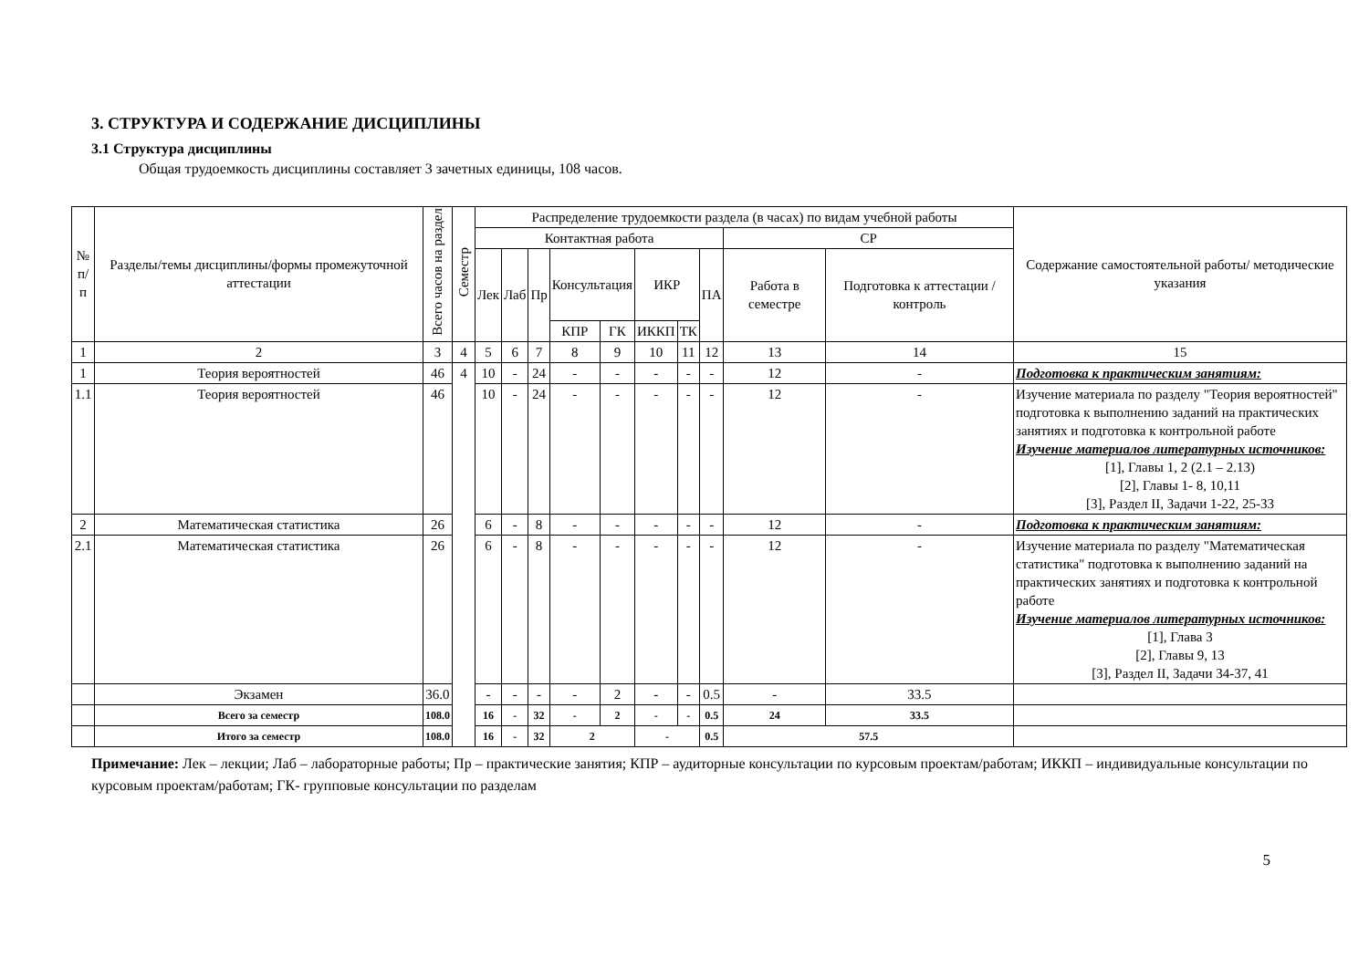3. СТРУКТУРА И СОДЕРЖАНИЕ ДИСЦИПЛИНЫ
3.1 Структура дисциплины
Общая трудоемкость дисциплины составляет 3 зачетных единицы, 108 часов.
| № п/п | Разделы/темы дисциплины/формы промежуточной аттестации | Всего часов на раздел | Семестр | Распределение трудоемкости раздела (в часах) по видам учебной работы | | | | | | | | | | Содержание самостоятельной работы/ методические указания |
| --- | --- | --- | --- | --- | --- | --- | --- | --- | --- | --- | --- | --- | --- | --- |
| | | | | Контактная работа | | | | | | | | СР | | |
| | | | | Лек | Лаб | Пр | Консультация | | ИКР | | ПА | Работа в семестре | Подготовка к аттестации /контроль | |
| | | | | | | | КПР | ГК | ИККП | ТК | | | | |
| 1 | 2 | 3 | 4 | 5 | 6 | 7 | 8 | 9 | 10 | 11 | 12 | 13 | 14 | 15 |
| 1 | Теория вероятностей | 46 | 4 | 10 | - | 24 | - | - | - | - | - | 12 | - | Подготовка к практическим занятиям: |
| 1.1 | Теория вероятностей | 46 | | 10 | - | 24 | - | - | - | - | - | 12 | - | Изучение материала по разделу "Теория вероятностей" подготовка к выполнению заданий на практических занятиях и подготовка к контрольной работе Изучение материалов литературных источников: [1], Главы 1, 2 (2.1 – 2.13) [2], Главы 1- 8, 10,11 [3], Раздел II, Задачи 1-22, 25-33 |
| 2 | Математическая статистика | 26 | | 6 | - | 8 | - | - | - | - | - | 12 | - | Подготовка к практическим занятиям: |
| 2.1 | Математическая статистика | 26 | | 6 | - | 8 | - | - | - | - | - | 12 | - | Изучение материала по разделу "Математическая статистика" подготовка к выполнению заданий на практических занятиях и подготовка к контрольной работе Изучение материалов литературных источников: [1], Глава 3 [2], Главы 9, 13 [3], Раздел II, Задачи 34-37, 41 |
| | Экзамен | 36.0 | | - | - | - | - | 2 | - | - | 0.5 | - | 33.5 | |
| | Всего за семестр | 108.0 | | 16 | - | 32 | - | 2 | - | - | 0.5 | 24 | 33.5 | |
| | Итого за семестр | 108.0 | | 16 | - | 32 | 2 | | - | | 0.5 | 57.5 | | |
Примечание: Лек – лекции; Лаб – лабораторные работы; Пр – практические занятия; КПР – аудиторные консультации по курсовым проектам/работам; ИККП – индивидуальные консультации по курсовым проектам/работам; ГК- групповые консультации по разделам
5